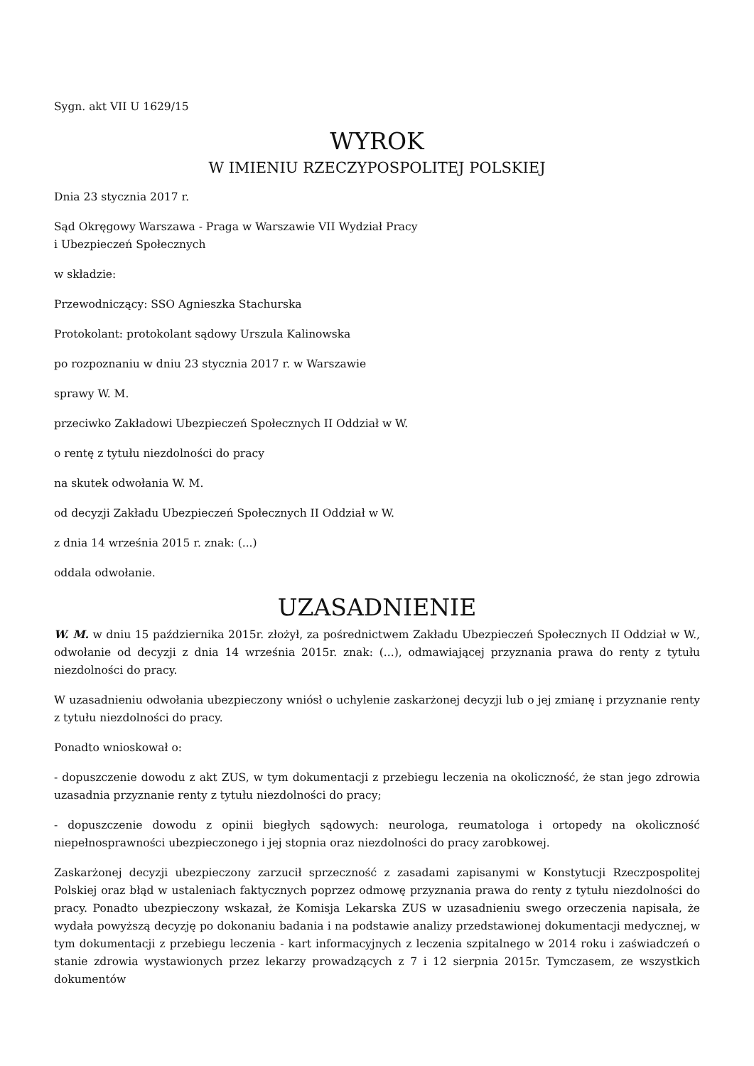Sygn. akt VII U 1629/15
WYROK
W IMIENIU RZECZYPOSPOLITEJ POLSKIEJ
Dnia 23 stycznia 2017 r.
Sąd Okręgowy Warszawa - Praga w Warszawie VII Wydział Pracy
i Ubezpieczeń Społecznych
w składzie:
Przewodniczący: SSO Agnieszka Stachurska
Protokolant: protokolant sądowy Urszula Kalinowska
po rozpoznaniu w dniu 23 stycznia 2017 r. w Warszawie
sprawy W. M.
przeciwko Zakładowi Ubezpieczeń Społecznych II Oddział w W.
o rentę z tytułu niezdolności do pracy
na skutek odwołania W. M.
od decyzji Zakładu Ubezpieczeń Społecznych II Oddział w W.
z dnia 14 września 2015 r. znak: (...)
oddala odwołanie.
UZASADNIENIE
W. M. w dniu 15 października 2015r. złożył, za pośrednictwem Zakładu Ubezpieczeń Społecznych II Oddział w W., odwołanie od decyzji z dnia 14 września 2015r. znak: (...), odmawiającej przyznania prawa do renty z tytułu niezdolności do pracy.
W uzasadnieniu odwołania ubezpieczony wniósł o uchylenie zaskarżonej decyzji lub o jej zmianę i przyznanie renty z tytułu niezdolności do pracy.
Ponadto wnioskował o:
- dopuszczenie dowodu z akt ZUS, w tym dokumentacji z przebiegu leczenia na okoliczność, że stan jego zdrowia uzasadnia przyznanie renty z tytułu niezdolności do pracy;
- dopuszczenie dowodu z opinii biegłych sądowych: neurologa, reumatologa i ortopedy na okoliczność niepełnosprawności ubezpieczonego i jej stopnia oraz niezdolności do pracy zarobkowej.
Zaskarżonej decyzji ubezpieczony zarzucił sprzeczność z zasadami zapisanymi w Konstytucji Rzeczpospolitej Polskiej oraz błąd w ustaleniach faktycznych poprzez odmowę przyznania prawa do renty z tytułu niezdolności do pracy. Ponadto ubezpieczony wskazał, że Komisja Lekarska ZUS w uzasadnieniu swego orzeczenia napisała, że wydała powyższą decyzję po dokonaniu badania i na podstawie analizy przedstawionej dokumentacji medycznej, w tym dokumentacji z przebiegu leczenia - kart informacyjnych z leczenia szpitalnego w 2014 roku i zaświadczeń o stanie zdrowia wystawionych przez lekarzy prowadzących z 7 i 12 sierpnia 2015r. Tymczasem, ze wszystkich dokumentów